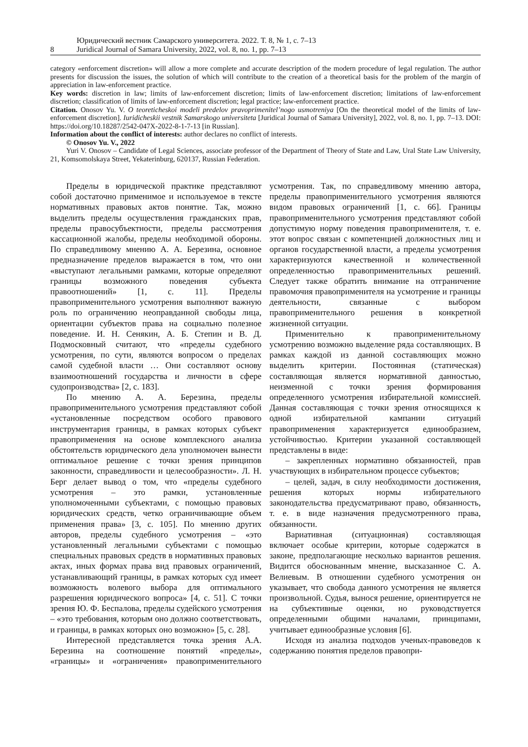8 Юридический вестник Самарского университета. 2022. Т. 8, № 1, с. 7–13
Juridical Journal of Samara University, 2022, vol. 8, no. 1, pp. 7–13
category «enforcement discretion» will allow a more complete and accurate description of the modern procedure of legal regulation. The author presents for discussion the issues, the solution of which will contribute to the creation of a theoretical basis for the problem of the margin of appreciation in law-enforcement practice.
Key words: discretion in law; limits of law-enforcement discretion; limits of law-enforcement discretion; limitations of law-enforcement discretion; classification of limits of law-enforcement discretion; legal practice; law-enforcement practice.
Citation. Onosov Yu. V. O teoreticheskoi modeli predelov pravoprimenitel’nogo usmotreniya [On the theoretical model of the limits of law-enforcement discretion]. Iuridicheskii vestnik Samarskogo universiteta [Juridical Journal of Samara University], 2022, vol. 8, no. 1, pp. 7–13. DOI: https://doi.org/10.18287/2542-047X-2022-8-1-7-13 [in Russian].
Information about the conflict of interests: author declares no conflict of interests.
© Onosov Yu. V., 2022
Yuri V. Onosov – Candidate of Legal Sciences, associate professor of the Department of Theory of State and Law, Ural State Law University, 21, Komsomolskaya Street, Yekaterinburg, 620137, Russian Federation.
Пределы в юридической практике представляют собой достаточно применимое и используемое в тексте нормативных правовых актов понятие. Так, можно выделить пределы осуществления гражданских прав, пределы правосубъектности, пределы рассмотрения кассационной жалобы, пределы необходимой обороны. По справедливому мнению А. А. Березина, основное предназначение пределов выражается в том, что они «выступают легальными рамками, которые определяют границы возможного поведения субъекта правоотношений» [1, с. 11]. Пределы правоприменительного усмотрения выполняют важную роль по ограничению неоправданной свободы лица, ориентации субъектов права на социально полезное поведение. И. Н. Сенякин, А. Б. Степин и В. Д. Подмосковный считают, что «пределы судебного усмотрения, по сути, являются вопросом о пределах самой судебной власти … Они составляют основу взаимоотношений государства и личности в сфере судопроизводства» [2, с. 183].
По мнению А. А. Березина, пределы правоприменительного усмотрения представляют собой «установленные посредством особого правового инструментария границы, в рамках которых субъект правоприменения на основе комплексного анализа обстоятельств юридического дела уполномочен вынести оптимальное решение с точки зрения принципов законности, справедливости и целесообразности». Л. Н. Берг делает вывод о том, что «пределы судебного усмотрения – это рамки, установленные уполномоченными субъектами, с помощью правовых юридических средств, четко ограничивающие объем применения права» [3, с. 105]. По мнению других авторов, пределы судебного усмотрения – «это установленный легальными субъектами с помощью специальных правовых средств в нормативных правовых актах, иных формах права вид правовых ограничений, устанавливающий границы, в рамках которых суд имеет возможность волевого выбора для оптимального разрешения юридического вопроса» [4, с. 51]. С точки зрения Ю. Ф. Беспалова, пределы судейского усмотрения – «это требования, которым оно должно соответствовать, и границы, в рамках которых оно возможно» [5, с. 28].
Интересной представляется точка зрения А.А. Березина на соотношение понятий «пределы», «границы» и «ограничения» правоприменительного усмотрения. Так, по справедливому мнению автора, пределы правоприменительного усмотрения являются видом правовых ограничений [1, с. 66]. Границы правоприменительного усмотрения представляют собой допустимую норму поведения правоприменителя, т. е. этот вопрос связан с компетенцией должностных лиц и органов государственной власти, а пределы усмотрения характеризуются качественной и количественной определенностью правоприменительных решений. Следует также обратить внимание на отграничение правомочия правоприменителя на усмотрение и границы деятельности, связанные с выбором правоприменительного решения в конкретной жизненной ситуации.
Применительно к правоприменительному усмотрению возможно выделение ряда составляющих. В рамках каждой из данной составляющих можно выделить критерии. Постоянная (статическая) составляющая является нормативной данностью, неизменной с точки зрения формирования определенного усмотрения избирательной комиссией. Данная составляющая с точки зрения относящихся к одной избирательной кампании ситуаций правоприменения характеризуется единообразием, устойчивостью. Критерии указанной составляющей представлены в виде:
– закрепленных нормативно обязанностей, прав участвующих в избирательном процессе субъектов;
– целей, задач, в силу необходимости достижения, решения которых нормы избирательного законодательства предусматривают право, обязанность, т. е. в виде назначения предусмотренного права, обязанности.
Вариативная (ситуационная) составляющая включает особые критерии, которые содержатся в законе, предполагающие несколько вариантов решения. Видится обоснованным мнение, высказанное С. А. Велиевым. В отношении судебного усмотрения он указывает, что свобода данного усмотрения не является произвольной. Судья, вынося решение, ориентируется не на субъективные оценки, но руководствуется определенными общими началами, принципами, учитывает единообразные условия [6].
Исходя из анализа подходов ученых-правоведов к содержанию понятия пределов правопри-